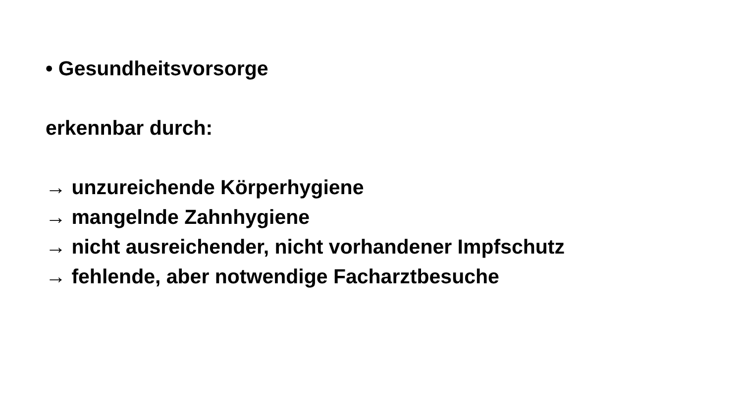• Gesundheitsvorsorge
erkennbar durch:
→ unzureichende Körperhygiene
→ mangelnde Zahnhygiene
→ nicht ausreichender, nicht vorhandener Impfschutz
→ fehlende, aber notwendige Facharztbesuche